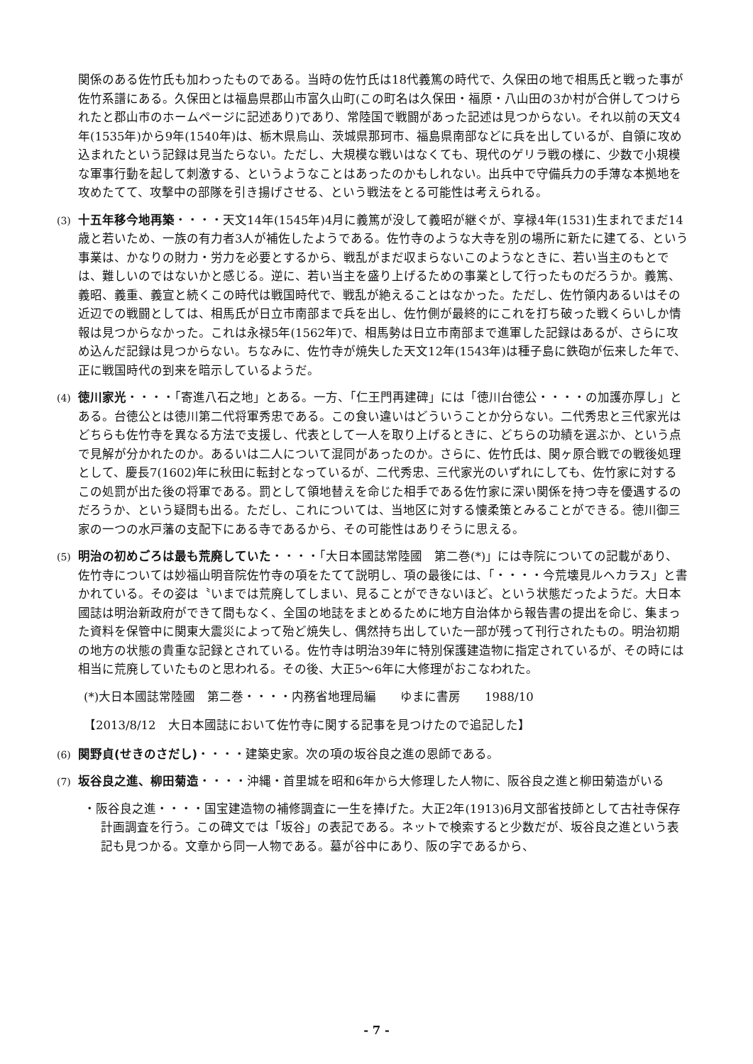関係のある佐竹氏も加わったものである。当時の佐竹氏は18代義篤の時代で、久保田の地で相馬氏と戦った事が佐竹系譜にある。久保田とは福島県郡山市富久山町(この町名は久保田・福原・八山田の3か村が合併してつけられたと郡山市のホームページに記述あり)であり、常陸国で戦闘があった記述は見つからない。それ以前の天文4年(1535年)から9年(1540年)は、栃木県烏山、茨城県那珂市、福島県南部などに兵を出しているが、自領に攻め込まれたという記録は見当たらない。ただし、大規模な戦いはなくても、現代のゲリラ戦の様に、少数で小規模な軍事行動を起して刺激する、というようなことはあったのかもしれない。出兵中で守備兵力の手薄な本拠地を攻めたてて、攻撃中の部隊を引き揚げさせる、という戦法をとる可能性は考えられる。
(3)
十五年移今地再築・・・・天文14年(1545年)4月に義篤が没して義昭が継ぐが、享禄4年(1531)生まれでまだ14歳と若いため、一族の有力者3人が補佐したようである。佐竹寺のような大寺を別の場所に新たに建てる、という事業は、かなりの財力・労力を必要とするから、戦乱がまだ収まらないこのようなときに、若い当主のもとでは、難しいのではないかと感じる。逆に、若い当主を盛り上げるための事業として行ったものだろうか。義篤、義昭、義重、義宣と続くこの時代は戦国時代で、戦乱が絶えることはなかった。ただし、佐竹領内あるいはその近辺での戦闘としては、相馬氏が日立市南部まで兵を出し、佐竹側が最終的にこれを打ち破った戦くらいしか情報は見つからなかった。これは永禄5年(1562年)で、相馬勢は日立市南部まで進軍した記録はあるが、さらに攻め込んだ記録は見つからない。ちなみに、佐竹寺が焼失した天文12年(1543年)は種子島に鉄砲が伝来した年で、正に戦国時代の到来を暗示しているようだ。
(4)
徳川家光・・・・「寄進八石之地」とある。一方、「仁王門再建碑」には「徳川台徳公・・・・の加護亦厚し」とある。台徳公とは徳川第二代将軍秀忠である。この食い違いはどういうことか分らない。二代秀忠と三代家光はどちらも佐竹寺を異なる方法で支援し、代表として一人を取り上げるときに、どちらの功績を選ぶか、という点で見解が分かれたのか。あるいは二人について混同があったのか。さらに、佐竹氏は、関ヶ原合戦での戦後処理として、慶長7(1602)年に秋田に転封となっているが、二代秀忠、三代家光のいずれにしても、佐竹家に対するこの処罰が出た後の将軍である。罰として領地替えを命じた相手である佐竹家に深い関係を持つ寺を優遇するのだろうか、という疑問も出る。ただし、これについては、当地区に対する懐柔策とみることができる。徳川御三家の一つの水戸藩の支配下にある寺であるから、その可能性はありそうに思える。
(5)
明治の初めごろは最も荒廃していた・・・・「大日本國誌常陸國　第二巻(*)」には寺院についての記載があり、佐竹寺については妙福山明音院佐竹寺の項をたてて説明し、項の最後には、「・・・・今荒壊見ルヘカラス」と書かれている。その姿は〝いまでは荒廃してしまい、見ることができないほど〟という状態だったようだ。大日本國誌は明治新政府ができて間もなく、全国の地誌をまとめるために地方自治体から報告書の提出を命じ、集まった資料を保管中に関東大震災によって殆ど焼失し、偶然持ち出していた一部が残って刊行されたもの。明治初期の地方の状態の貴重な記録とされている。佐竹寺は明治39年に特別保護建造物に指定されているが、その時には相当に荒廃していたものと思われる。その後、大正5〜6年に大修理がおこなわれた。
(*)大日本國誌常陸國　第二巻・・・・内務省地理局編　　ゆまに書房　　1988/10
【2013/8/12　大日本國誌において佐竹寺に関する記事を見つけたので追記した】
(6)
関野貞(せきのさだし)・・・・建築史家。次の項の坂谷良之進の恩師である。
(7)
坂谷良之進、柳田菊造・・・・沖縄・首里城を昭和6年から大修理した人物に、阪谷良之進と柳田菊造がいる
・阪谷良之進・・・・国宝建造物の補修調査に一生を捧げた。大正2年(1913)6月文部省技師として古社寺保存計画調査を行う。この碑文では「坂谷」の表記である。ネットで検索すると少数だが、坂谷良之進という表記も見つかる。文章から同一人物である。墓が谷中にあり、阪の字であるから、
- 7 -